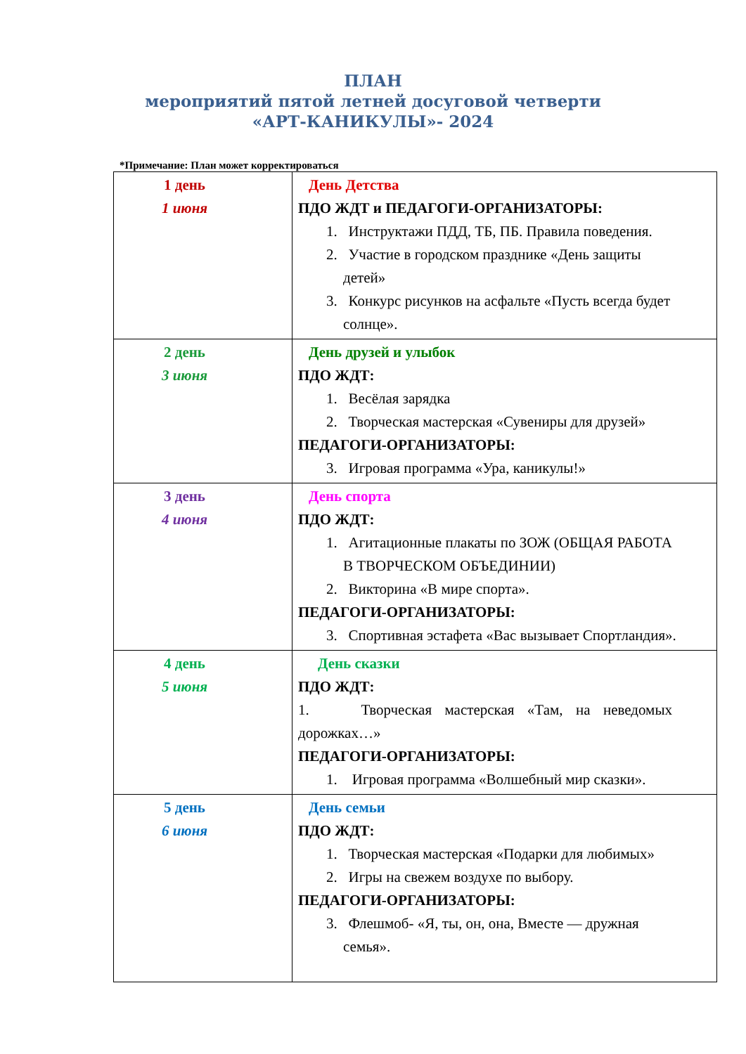ПЛАН
мероприятий пятой летней досуговой четверти
«АРТ-КАНИКУЛЫ»- 2024
*Примечание: План может корректироваться
| 1 день 1 июня | День Детства ПДО ЖДТ и ПЕДАГОГИ-ОРГАНИЗАТОРЫ: 1. Инструктажи ПДД, ТБ, ПБ. Правила поведения. 2. Участие в городском празднике «День защиты детей» 3. Конкурс рисунков на асфальте «Пусть всегда будет солнце». |
| 2 день 3 июня | День друзей и улыбок ПДО ЖДТ: 1. Весёлая зарядка 2. Творческая мастерская «Сувениры для друзей» ПЕДАГОГИ-ОРГАНИЗАТОРЫ: 3. Игровая программа «Ура, каникулы!» |
| 3 день 4 июня | День спорта ПДО ЖДТ: 1. Агитационные плакаты по ЗОЖ (ОБЩАЯ РАБОТА В ТВОРЧЕСКОМ ОБЪЕДИНИИ) 2. Викторина «В мире спорта». ПЕДАГОГИ-ОРГАНИЗАТОРЫ: 3. Спортивная эстафета «Вас вызывает Спортландия». |
| 4 день 5 июня | День сказки ПДО ЖДТ: 1. Творческая мастерская «Там, на неведомых дорожках…» ПЕДАГОГИ-ОРГАНИЗАТОРЫ: 1. Игровая программа «Волшебный мир сказки». |
| 5 день 6 июня | День семьи ПДО ЖДТ: 1. Творческая мастерская «Подарки для любимых» 2. Игры на свежем воздухе по выбору. ПЕДАГОГИ-ОРГАНИЗАТОРЫ: 3. Флешмоб- «Я, ты, он, она, Вместе — дружная семья». |